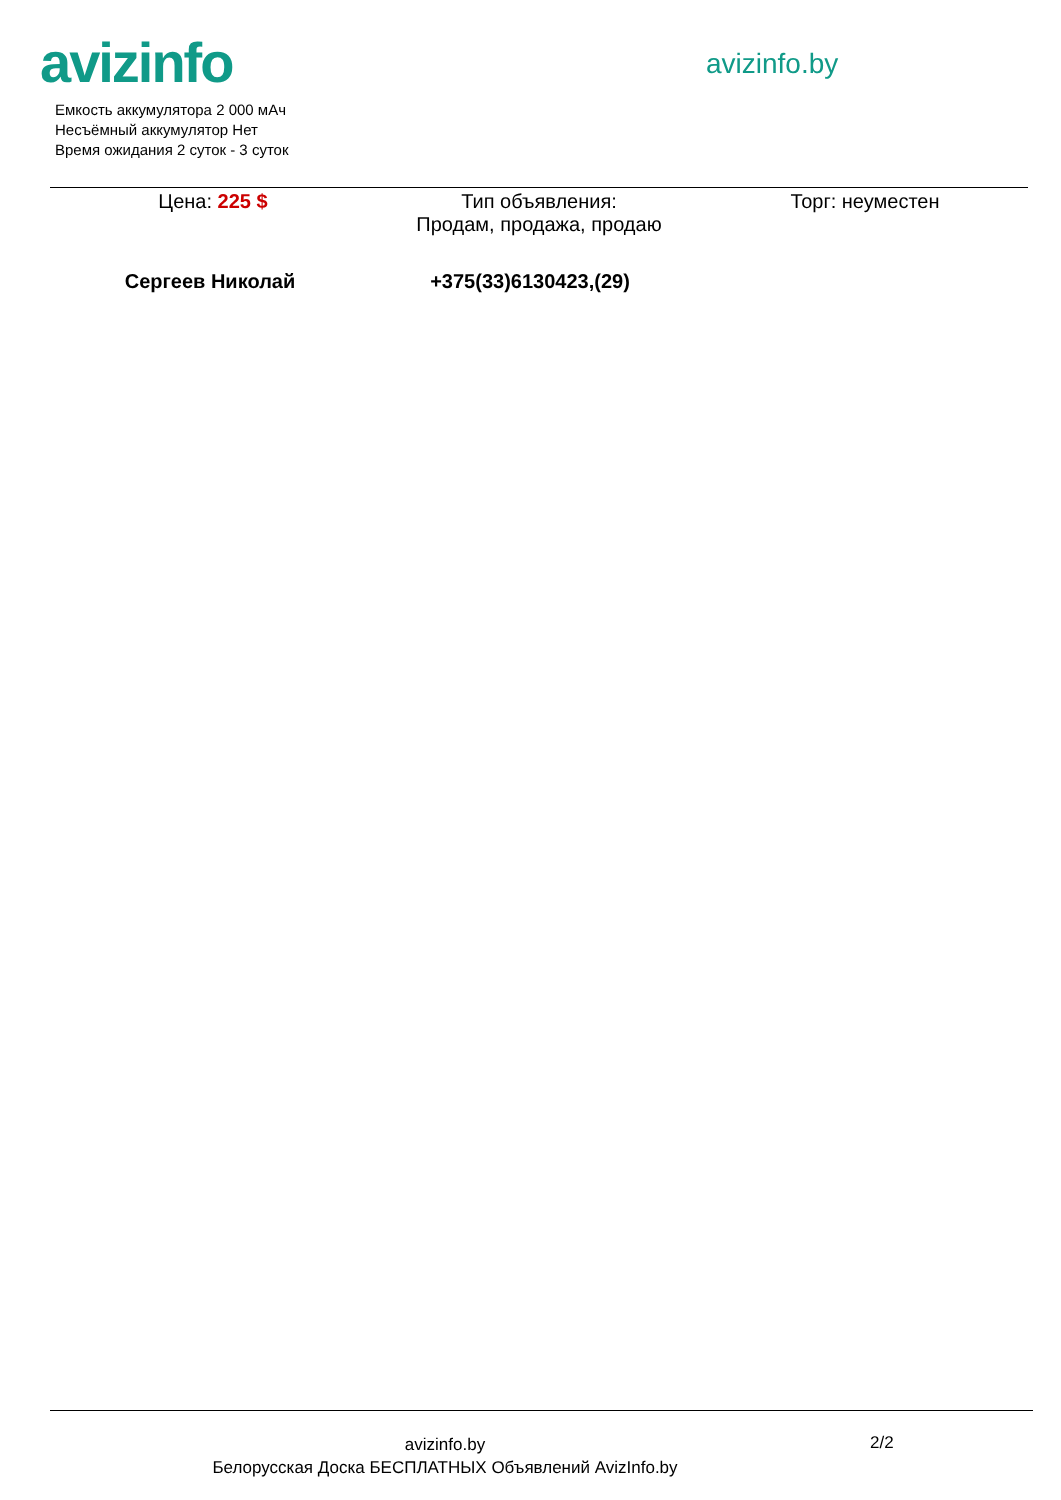avizinfo avizinfo.by
Емкость аккумулятора 2 000 мАч
Несъёмный аккумулятор Нет
Время ожидания 2 суток - 3 суток
Цена: 225 $ Тип объявления:
Продам, продажа, продаю
Торг: неуместен
Сергеев Николай +375(33)6130423,(29)
avizinfo.by
Белорусская Доска БЕСПЛАТНЫХ Объявлений AvizInfo.by
2/2